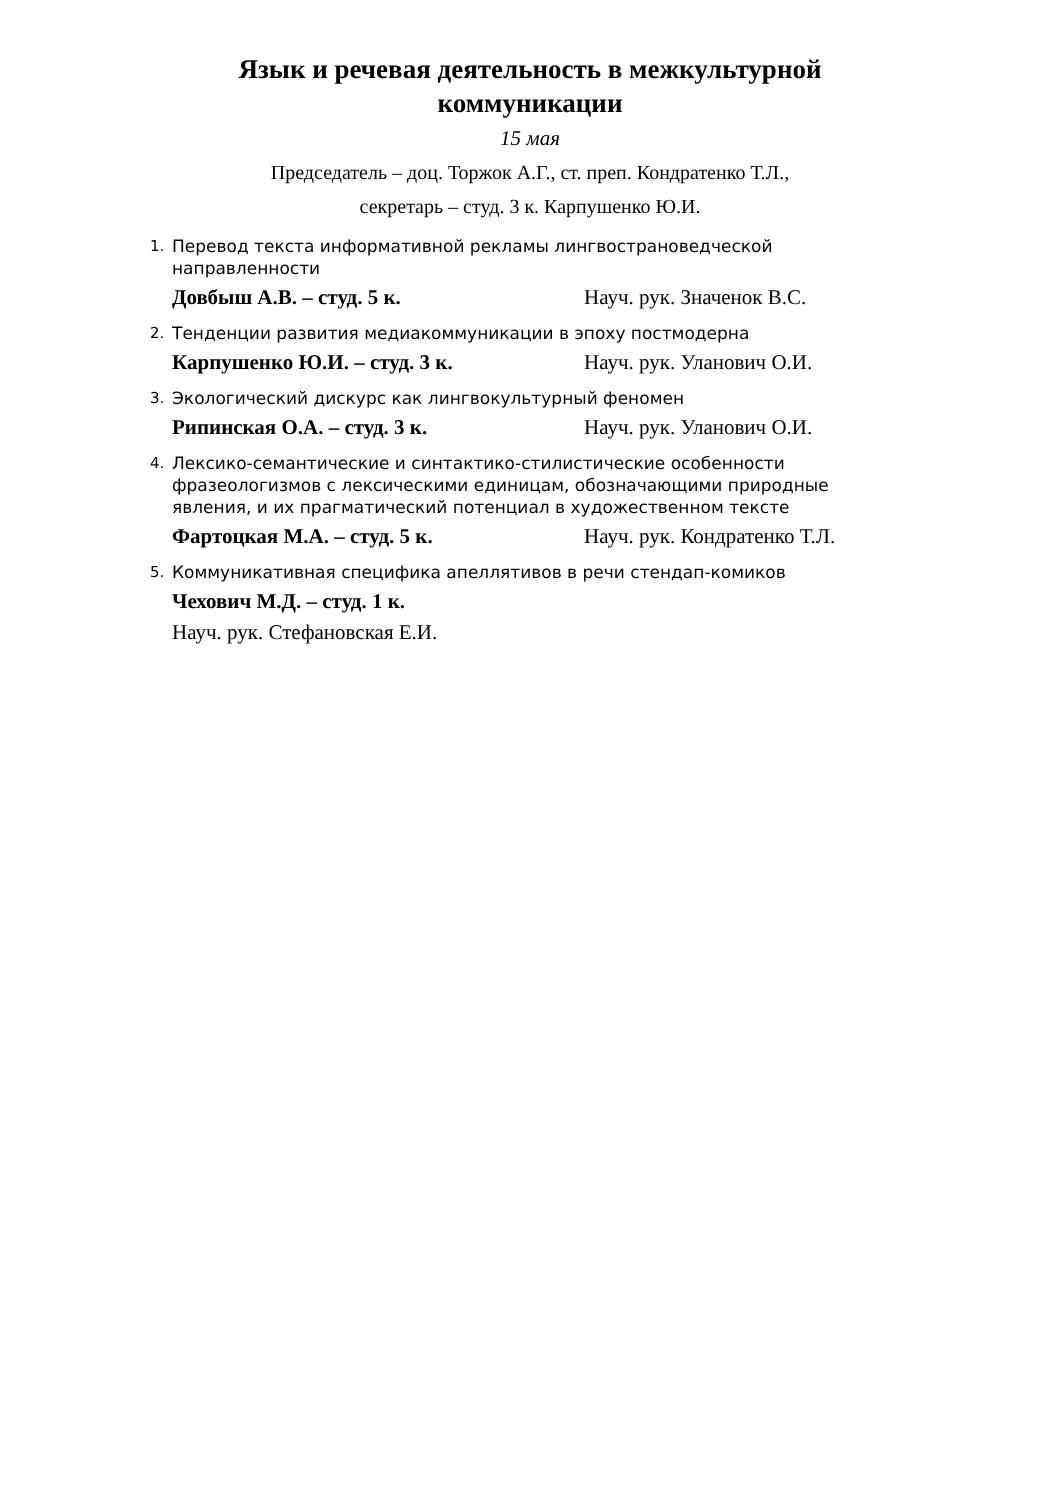Язык и речевая деятельность в межкультурной коммуникации
15 мая
Председатель – доц. Торжок А.Г., ст. преп. Кондратенко Т.Л.,
секретарь – студ. 3 к. Карпушенко Ю.И.
1.
Перевод текста информативной рекламы лингвострановедческой направленности
Довбыш А.В. – студ. 5 к. Науч. рук. Значенок В.С.
2.
Тенденции развития медиакоммуникации в эпоху постмодерна
Карпушенко Ю.И. – студ. 3 к. Науч. рук. Уланович О.И.
3.
Экологический дискурс как лингвокультурный феномен
Рипинская О.А. – студ. 3 к. Науч. рук. Уланович О.И.
4.
Лексико-семантические и синтактико-стилистические особенности фразеологизмов с лексическими единицам, обозначающими природные явления, и их прагматический потенциал в художественном тексте
Фартоцкая М.А. – студ. 5 к. Науч. рук. Кондратенко Т.Л.
5.
Коммуникативная специфика апеллятивов в речи стендап-комиков
Чехович М.Д. – студ. 1 к.
Науч. рук. Стефановская Е.И.